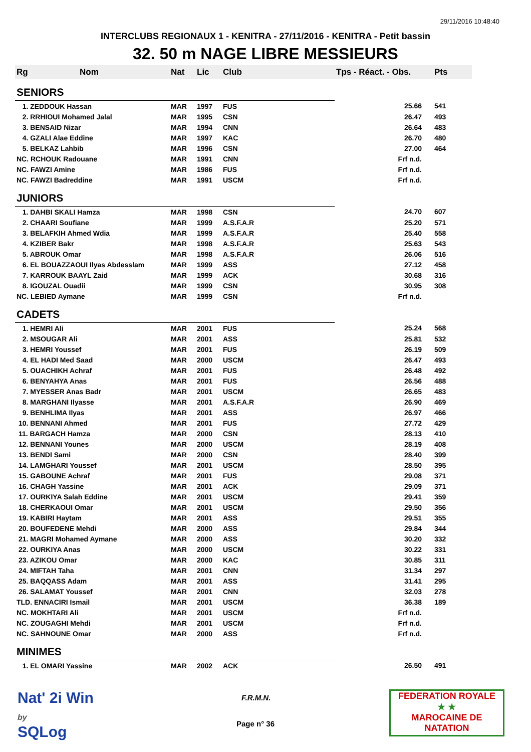29/11/2016 10:48:40
INTERCLUBS REGIONAUX 1 - KENITRA - 27/11/2016 - KENITRA - Petit bassin
32. 50 m NAGE LIBRE MESSIEURS
| Rg | Nom | Nat | Lic | Club | Tps - Réact. - Obs. | Pts |
| --- | --- | --- | --- | --- | --- | --- |
| SENIORS | | | | | | |
| 1. ZEDDOUK Hassan | | MAR | 1997 | FUS | 25.66 | 541 |
| 2. RRHIOUI Mohamed Jalal | | MAR | 1995 | CSN | 26.47 | 493 |
| 3. BENSAID Nizar | | MAR | 1994 | CNN | 26.64 | 483 |
| 4. GZALI Alae Eddine | | MAR | 1997 | KAC | 26.70 | 480 |
| 5. BELKAZ Lahbib | | MAR | 1996 | CSN | 27.00 | 464 |
| NC. RCHOUK Radouane | | MAR | 1991 | CNN | Frf n.d. | |
| NC. FAWZI Amine | | MAR | 1986 | FUS | Frf n.d. | |
| NC. FAWZI Badreddine | | MAR | 1991 | USCM | Frf n.d. | |
| JUNIORS | | | | | | |
| 1. DAHBI SKALI Hamza | | MAR | 1998 | CSN | 24.70 | 607 |
| 2. CHAARI Soufiane | | MAR | 1999 | A.S.F.A.R | 25.20 | 571 |
| 3. BELAFKIH Ahmed Wdia | | MAR | 1999 | A.S.F.A.R | 25.40 | 558 |
| 4. KZIBER Bakr | | MAR | 1998 | A.S.F.A.R | 25.63 | 543 |
| 5. ABROUK Omar | | MAR | 1998 | A.S.F.A.R | 26.06 | 516 |
| 6. EL BOUAZZAOUI Ilyas Abdesslam | | MAR | 1999 | ASS | 27.12 | 458 |
| 7. KARROUK BAAYL Zaid | | MAR | 1999 | ACK | 30.68 | 316 |
| 8. IGOUZAL Ouadii | | MAR | 1999 | CSN | 30.95 | 308 |
| NC. LEBIED Aymane | | MAR | 1999 | CSN | Frf n.d. | |
| CADETS | | | | | | |
| 1. HEMRI Ali | | MAR | 2001 | FUS | 25.24 | 568 |
| 2. MSOUGAR Ali | | MAR | 2001 | ASS | 25.81 | 532 |
| 3. HEMRI Youssef | | MAR | 2001 | FUS | 26.19 | 509 |
| 4. EL HADI Med Saad | | MAR | 2000 | USCM | 26.47 | 493 |
| 5. OUACHIKH Achraf | | MAR | 2001 | FUS | 26.48 | 492 |
| 6. BENYAHYA Anas | | MAR | 2001 | FUS | 26.56 | 488 |
| 7. MYESSER Anas Badr | | MAR | 2001 | USCM | 26.65 | 483 |
| 8. MARGHANI Ilyasse | | MAR | 2001 | A.S.F.A.R | 26.90 | 469 |
| 9. BENHLIMA Ilyas | | MAR | 2001 | ASS | 26.97 | 466 |
| 10. BENNANI Ahmed | | MAR | 2001 | FUS | 27.72 | 429 |
| 11. BARGACH Hamza | | MAR | 2000 | CSN | 28.13 | 410 |
| 12. BENNANI Younes | | MAR | 2000 | USCM | 28.19 | 408 |
| 13. BENDI Sami | | MAR | 2000 | CSN | 28.40 | 399 |
| 14. LAMGHARI Youssef | | MAR | 2001 | USCM | 28.50 | 395 |
| 15. GABOUNE Achraf | | MAR | 2001 | FUS | 29.08 | 371 |
| 16. CHAGH Yassine | | MAR | 2001 | ACK | 29.09 | 371 |
| 17. OURKIYA Salah Eddine | | MAR | 2001 | USCM | 29.41 | 359 |
| 18. CHERKAOUI Omar | | MAR | 2001 | USCM | 29.50 | 356 |
| 19. KABIRI Haytam | | MAR | 2001 | ASS | 29.51 | 355 |
| 20. BOUFEDENE Mehdi | | MAR | 2000 | ASS | 29.84 | 344 |
| 21. MAGRI Mohamed Aymane | | MAR | 2000 | ASS | 30.20 | 332 |
| 22. OURKIYA Anas | | MAR | 2000 | USCM | 30.22 | 331 |
| 23. AZIKOU Omar | | MAR | 2000 | KAC | 30.85 | 311 |
| 24. MIFTAH Taha | | MAR | 2001 | CNN | 31.34 | 297 |
| 25. BAQQASS Adam | | MAR | 2001 | ASS | 31.41 | 295 |
| 26. SALAMAT Youssef | | MAR | 2001 | CNN | 32.03 | 278 |
| TLD. ENNACIRI Ismail | | MAR | 2001 | USCM | 36.38 | 189 |
| NC. MOKHTARI Ali | | MAR | 2001 | USCM | Frf n.d. | |
| NC. ZOUGAGHI Mehdi | | MAR | 2001 | USCM | Frf n.d. | |
| NC. SAHNOUNE Omar | | MAR | 2000 | ASS | Frf n.d. | |
| MINIMES | | | | | | |
| 1. EL OMARI Yassine | | MAR | 2002 | ACK | 26.50 | 491 |
Nat' 2i Win
by
SQLog
F.R.M.N.
Page n° 36
FEDERATION ROYALE
★ ★
MAROCAINE DE NATATION